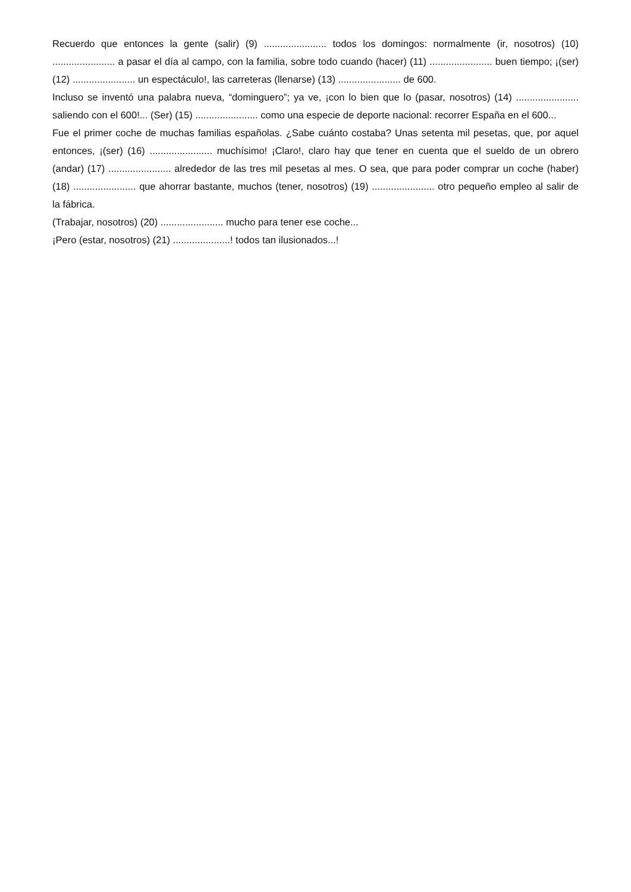Recuerdo que entonces la gente (salir) (9) ....................... todos los domingos: normalmente (ir, nosotros) (10) ....................... a pasar el día al campo, con la familia, sobre todo cuando (hacer) (11) ....................... buen tiempo; ¡(ser) (12) ....................... un espectáculo!, las carreteras (llenarse) (13) ....................... de 600.
Incluso se inventó una palabra nueva, “dominguero”; ya ve, ¡con lo bien que lo (pasar, nosotros) (14) ....................... saliendo con el 600!... (Ser) (15) ....................... como una especie de deporte nacional: recorrer España en el 600...
Fue el primer coche de muchas familias españolas. ¿Sabe cuánto costaba? Unas setenta mil pesetas, que, por aquel entonces, ¡(ser) (16) ....................... muchísimo! ¡Claro!, claro hay que tener en cuenta que el sueldo de un obrero (andar) (17) ....................... alrededor de las tres mil pesetas al mes. O sea, que para poder comprar un coche (haber) (18) ....................... que ahorrar bastante, muchos (tener, nosotros) (19) ....................... otro pequeño empleo al salir de la fábrica.
(Trabajar, nosotros) (20) ....................... mucho para tener ese coche...
¡Pero (estar, nosotros) (21) .....................! todos tan ilusionados...!